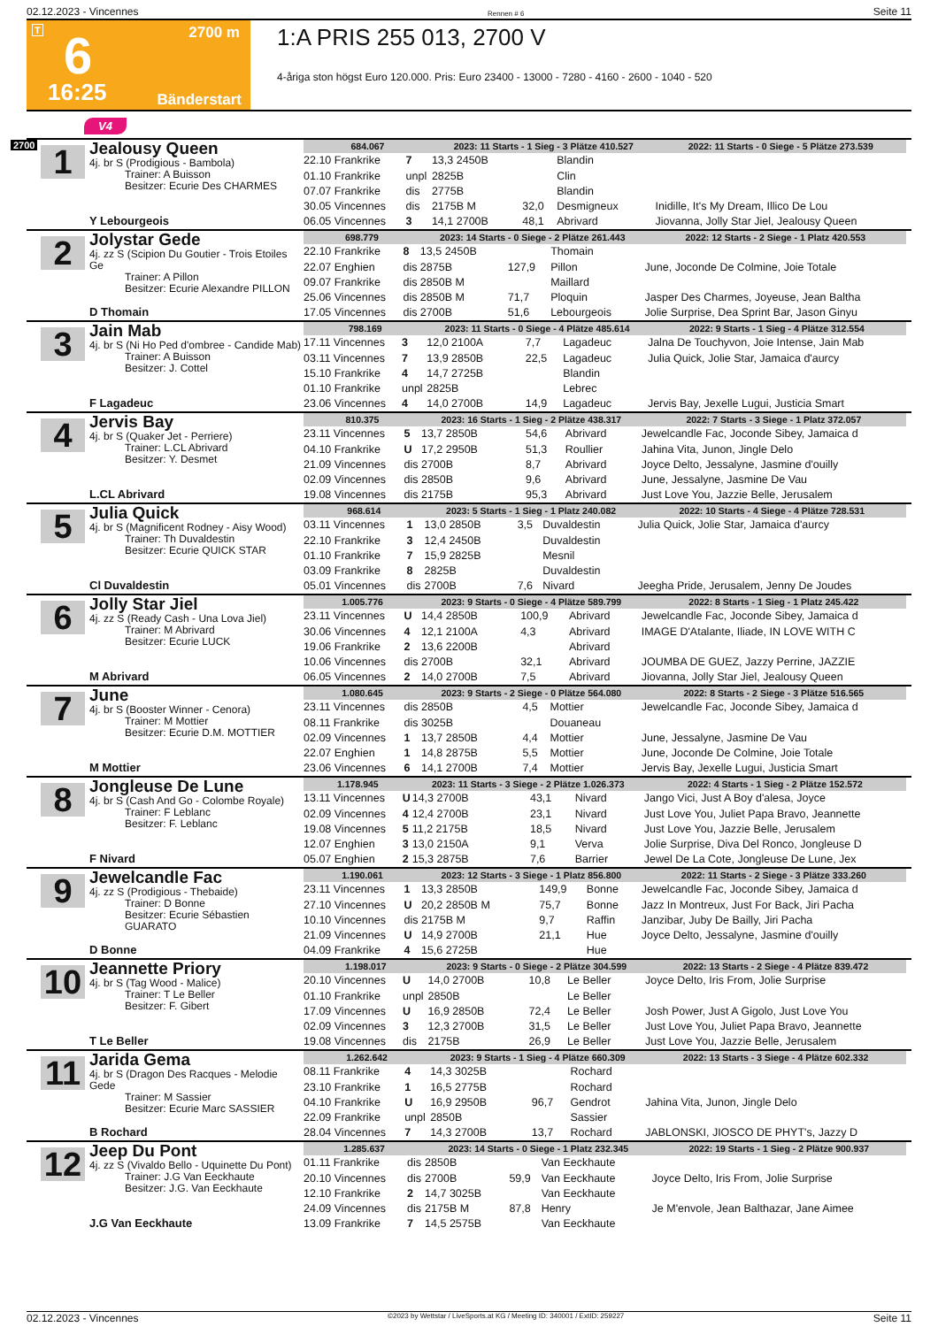02.12.2023 - Vincennes Rennen # 6 Seite 11
T 6 2700 m
16:25 Bänderstart
1:A PRIS 255 013, 2700 V
4-åriga ston högst Euro 120.000. Pris: Euro 23400 - 13000 - 7280 - 4160 - 2600 - 1040 - 520
V4
2700
1
Jealousy Queen
4j. br S (Prodigious - Bambola)
Trainer: A Buisson
Besitzer: Ecurie Des CHARMES
Y Lebourgeois
| 684.067 | | 2023: 11 Starts - 1 Sieg - 3 Plätze 410.527 | | | | 2022: 11 Starts - 0 Siege - 5 Plätze 273.539 |
| --- | --- | --- | --- | --- | --- | --- |
| 22.10 Frankrike | 7 | 13,3 2450B | | Blandin | | |
| 01.10 Frankrike | unpl | 2825B | | Clin | | |
| 07.07 Frankrike | dis | 2775B | | Blandin | | |
| 30.05 Vincennes | dis | 2175B M | 32,0 | Desmigneux | Inidille, It's My Dream, Illico De Lou | |
| 06.05 Vincennes | 3 | 14,1 2700B | 48,1 | Abrivard | Jiovanna, Jolly Star Jiel, Jealousy Queen | |
2
Jolystar Gede
4j. zz S (Scipion Du Goutier - Trois Etoiles Ge
Trainer: A Pillon
Besitzer: Ecurie Alexandre PILLON
D Thomain
| 698.779 | | 2023: 14 Starts - 0 Siege - 2 Plätze 261.443 | | | | 2022: 12 Starts - 2 Siege - 1 Platz 420.553 |
| --- | --- | --- | --- | --- | --- | --- |
| 22.10 Frankrike | 8 | 13,5 2450B | | Thomain | | |
| 22.07 Enghien | dis | 2875B | 127,9 | Pillon | June, Joconde De Colmine, Joie Totale | |
| 09.07 Frankrike | dis | 2850B M | | Maillard | | |
| 25.06 Vincennes | dis | 2850B M | 71,7 | Ploquin | Jasper Des Charmes, Joyeuse, Jean Baltha | |
| 17.05 Vincennes | dis | 2700B | 51,6 | Lebourgeois | Jolie Surprise, Dea Sprint Bar, Jason Ginyu | |
3
Jain Mab
4j. br S (Ni Ho Ped d'ombree - Candide Mab)
Trainer: A Buisson
Besitzer: J. Cottel
F Lagadeuc
| 798.169 | | 2023: 11 Starts - 0 Siege - 4 Plätze 485.614 | | | | 2022: 9 Starts - 1 Sieg - 4 Plätze 312.554 |
| --- | --- | --- | --- | --- | --- | --- |
| 17.11 Vincennes | 3 | 12,0 2100A | 7,7 | Lagadeuc | Jalna De Touchyvon, Joie Intense, Jain Mab | |
| 03.11 Vincennes | 7 | 13,9 2850B | 22,5 | Lagadeuc | Julia Quick, Jolie Star, Jamaica d'aurcy | |
| 15.10 Frankrike | 4 | 14,7 2725B | | Blandin | | |
| 01.10 Frankrike | unpl | 2825B | | Lebrec | | |
| 23.06 Vincennes | 4 | 14,0 2700B | 14,9 | Lagadeuc | Jervis Bay, Jexelle Lugui, Justicia Smart | |
4
Jervis Bay
4j. br S (Quaker Jet - Perriere)
Trainer: L.CL Abrivard
Besitzer: Y. Desmet
L.CL Abrivard
| 810.375 | | 2023: 16 Starts - 1 Sieg - 2 Plätze 438.317 | | | | 2022: 7 Starts - 3 Siege - 1 Platz 372.057 |
| --- | --- | --- | --- | --- | --- | --- |
| 23.11 Vincennes | 5 | 13,7 2850B | 54,6 | Abrivard | Jewelcandle Fac, Joconde Sibey, Jamaica d | |
| 04.10 Frankrike | U | 17,2 2950B | 51,3 | Roullier | Jahina Vita, Junon, Jingle Delo | |
| 21.09 Vincennes | dis | 2700B | 8,7 | Abrivard | Joyce Delto, Jessalyne, Jasmine d'ouilly | |
| 02.09 Vincennes | dis | 2850B | 9,6 | Abrivard | June, Jessalyne, Jasmine De Vau | |
| 19.08 Vincennes | dis | 2175B | 95,3 | Abrivard | Just Love You, Jazzie Belle, Jerusalem | |
5
Julia Quick
4j. br S (Magnificent Rodney - Aisy Wood)
Trainer: Th Duvaldestin
Besitzer: Ecurie QUICK STAR
Cl Duvaldestin
| 968.614 | | 2023: 5 Starts - 1 Sieg - 1 Platz 240.082 | | | | 2022: 10 Starts - 4 Siege - 4 Plätze 728.531 |
| --- | --- | --- | --- | --- | --- | --- |
| 03.11 Vincennes | 1 | 13,0 2850B | 3,5 | Duvaldestin | Julia Quick, Jolie Star, Jamaica d'aurcy | |
| 22.10 Frankrike | 3 | 12,4 2450B | | Duvaldestin | | |
| 01.10 Frankrike | 7 | 15,9 2825B | | Mesnil | | |
| 03.09 Frankrike | 8 | 2825B | | Duvaldestin | | |
| 05.01 Vincennes | dis | 2700B | 7,6 | Nivard | Jeegha Pride, Jerusalem, Jenny De Joudes | |
6
Jolly Star Jiel
4j. zz S (Ready Cash - Una Lova Jiel)
Trainer: M Abrivard
Besitzer: Ecurie LUCK
M Abrivard
| 1.005.776 | | 2023: 9 Starts - 0 Siege - 4 Plätze 589.799 | | | | 2022: 8 Starts - 1 Sieg - 1 Platz 245.422 |
| --- | --- | --- | --- | --- | --- | --- |
| 23.11 Vincennes | U | 14,4 2850B | 100,9 | Abrivard | Jewelcandle Fac, Joconde Sibey, Jamaica d | |
| 30.06 Vincennes | 4 | 12,1 2100A | 4,3 | Abrivard | IMAGE D'Atalante, Iliade, IN LOVE WITH C | |
| 19.06 Frankrike | 2 | 13,6 2200B | | Abrivard | | |
| 10.06 Vincennes | dis | 2700B | 32,1 | Abrivard | JOUMBA DE GUEZ, Jazzy Perrine, JAZZIE | |
| 06.05 Vincennes | 2 | 14,0 2700B | 7,5 | Abrivard | Jiovanna, Jolly Star Jiel, Jealousy Queen | |
7
June
4j. br S (Booster Winner - Cenora)
Trainer: M Mottier
Besitzer: Ecurie D.M. MOTTIER
M Mottier
| 1.080.645 | | 2023: 9 Starts - 2 Siege - 0 Plätze 564.080 | | | | 2022: 8 Starts - 2 Siege - 3 Plätze 516.565 |
| --- | --- | --- | --- | --- | --- | --- |
| 23.11 Vincennes | dis | 2850B | 4,5 | Mottier | Jewelcandle Fac, Joconde Sibey, Jamaica d | |
| 08.11 Frankrike | dis | 3025B | | Douaneau | | |
| 02.09 Vincennes | 1 | 13,7 2850B | 4,4 | Mottier | June, Jessalyne, Jasmine De Vau | |
| 22.07 Enghien | 1 | 14,8 2875B | 5,5 | Mottier | June, Joconde De Colmine, Joie Totale | |
| 23.06 Vincennes | 6 | 14,1 2700B | 7,4 | Mottier | Jervis Bay, Jexelle Lugui, Justicia Smart | |
8
Jongleuse De Lune
4j. br S (Cash And Go - Colombe Royale)
Trainer: F Leblanc
Besitzer: F. Leblanc
F Nivard
| 1.178.945 | | 2023: 11 Starts - 3 Siege - 2 Plätze 1.026.373 | | | | 2022: 4 Starts - 1 Sieg - 2 Plätze 152.572 |
| --- | --- | --- | --- | --- | --- | --- |
| 13.11 Vincennes | U | 14,3 2700B | 43,1 | Nivard | Jango Vici, Just A Boy d'alesa, Joyce | |
| 02.09 Vincennes | 4 | 12,4 2700B | 23,1 | Nivard | Just Love You, Juliet Papa Bravo, Jeannette | |
| 19.08 Vincennes | 5 | 11,2 2175B | 18,5 | Nivard | Just Love You, Jazzie Belle, Jerusalem | |
| 12.07 Enghien | 3 | 13,0 2150A | 9,1 | Verva | Jolie Surprise, Diva Del Ronco, Jongleuse D | |
| 05.07 Enghien | 2 | 15,3 2875B | 7,6 | Barrier | Jewel De La Cote, Jongleuse De Lune, Jex | |
9
Jewelcandle Fac
4j. zz S (Prodigious - Thebaide)
Trainer: D Bonne
Besitzer: Ecurie Sébastien GUARATO
D Bonne
| 1.190.061 | | 2023: 12 Starts - 3 Siege - 1 Platz 856.800 | | | | 2022: 11 Starts - 2 Siege - 3 Plätze 333.260 |
| --- | --- | --- | --- | --- | --- | --- |
| 23.11 Vincennes | 1 | 13,3 2850B | 149,9 | Bonne | Jewelcandle Fac, Joconde Sibey, Jamaica d | |
| 27.10 Vincennes | U | 20,2 2850B M | 75,7 | Bonne | Jazz In Montreux, Just For Back, Jiri Pacha | |
| 10.10 Vincennes | dis | 2175B M | 9,7 | Raffin | Janzibar, Juby De Bailly, Jiri Pacha | |
| 21.09 Vincennes | U | 14,9 2700B | 21,1 | Hue | Joyce Delto, Jessalyne, Jasmine d'ouilly | |
| 04.09 Frankrike | 4 | 15,6 2725B | | Hue | | |
10
Jeannette Priory
4j. br S (Tag Wood - Malice)
Trainer: T Le Beller
Besitzer: F. Gibert
T Le Beller
| 1.198.017 | | 2023: 9 Starts - 0 Siege - 2 Plätze 304.599 | | | | 2022: 13 Starts - 2 Siege - 4 Plätze 839.472 |
| --- | --- | --- | --- | --- | --- | --- |
| 20.10 Vincennes | U | 14,0 2700B | 10,8 | Le Beller | Joyce Delto, Iris From, Jolie Surprise | |
| 01.10 Frankrike | unpl | 2850B | | Le Beller | | |
| 17.09 Vincennes | U | 16,9 2850B | 72,4 | Le Beller | Josh Power, Just A Gigolo, Just Love You | |
| 02.09 Vincennes | 3 | 12,3 2700B | 31,5 | Le Beller | Just Love You, Juliet Papa Bravo, Jeannette | |
| 19.08 Vincennes | dis | 2175B | 26,9 | Le Beller | Just Love You, Jazzie Belle, Jerusalem | |
11
Jarida Gema
4j. br S (Dragon Des Racques - Melodie Gede
Trainer: M Sassier
Besitzer: Ecurie Marc SASSIER
B Rochard
| 1.262.642 | | 2023: 9 Starts - 1 Sieg - 4 Plätze 660.309 | | | | 2022: 13 Starts - 3 Siege - 4 Plätze 602.332 |
| --- | --- | --- | --- | --- | --- | --- |
| 08.11 Frankrike | 4 | 14,3 3025B | | Rochard | | |
| 23.10 Frankrike | 1 | 16,5 2775B | | Rochard | | |
| 04.10 Frankrike | U | 16,9 2950B | 96,7 | Gendrot | Jahina Vita, Junon, Jingle Delo | |
| 22.09 Frankrike | unpl | 2850B | | Sassier | | |
| 28.04 Vincennes | 7 | 14,3 2700B | 13,7 | Rochard | JABLONSKI, JIOSCO DE PHYT's, Jazzy D | |
12
Jeep Du Pont
4j. zz S (Vivaldo Bello - Uquinette Du Pont)
Trainer: J.G Van Eeckhaute
Besitzer: J.G. Van Eeckhaute
J.G Van Eeckhaute
| 1.285.637 | | 2023: 14 Starts - 0 Siege - 1 Platz 232.345 | | | | 2022: 19 Starts - 1 Sieg - 2 Plätze 900.937 |
| --- | --- | --- | --- | --- | --- | --- |
| 01.11 Frankrike | dis | 2850B | | Van Eeckhaute | | |
| 20.10 Vincennes | dis | 2700B | 59,9 | Van Eeckhaute | Joyce Delto, Iris From, Jolie Surprise | |
| 12.10 Frankrike | 2 | 14,7 3025B | | Van Eeckhaute | | |
| 24.09 Vincennes | dis | 2175B M | 87,8 | Henry | Je M'envole, Jean Balthazar, Jane Aimee | |
| 13.09 Frankrike | 7 | 14,5 2575B | | Van Eeckhaute | | |
02.12.2023 - Vincennes ©2023 by Wettstar / LiveSports.at KG / Meeting ID: 340001 / ExtID: 259227 Seite 11